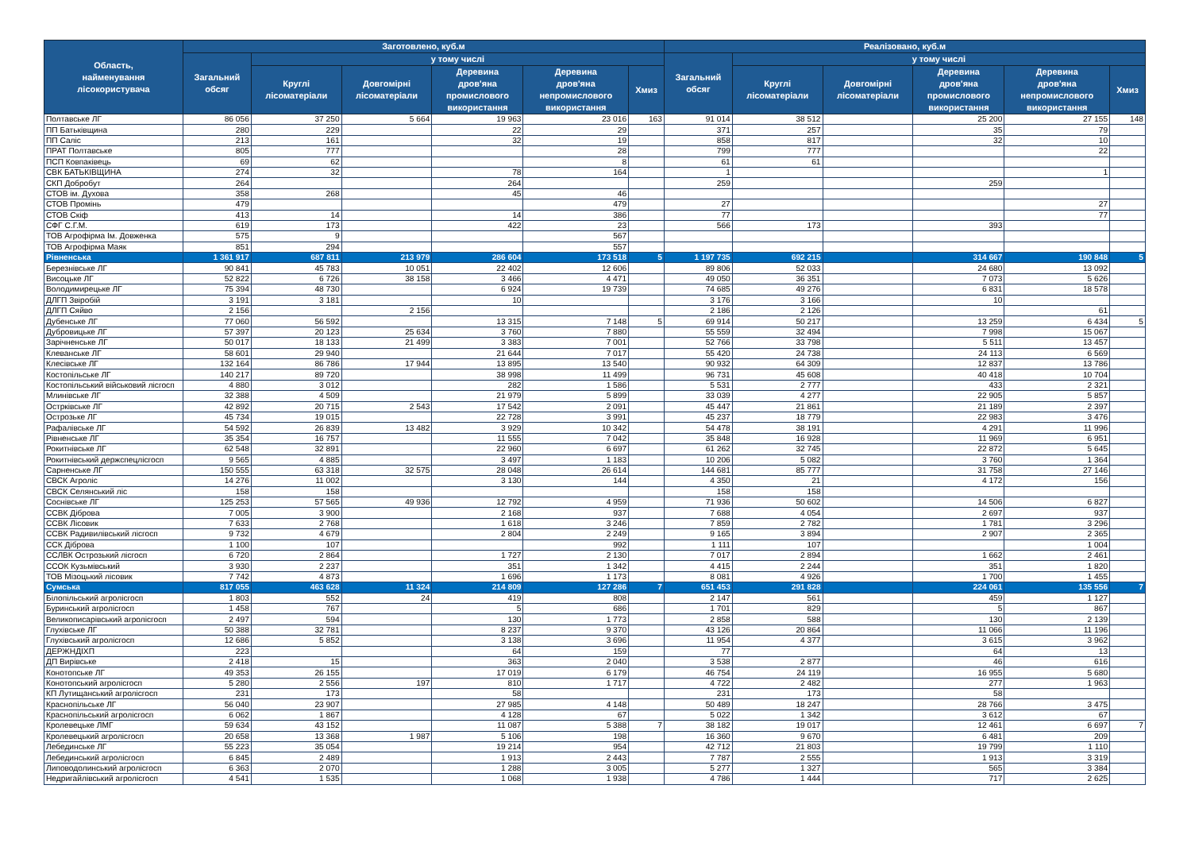| Область, найменування лісокористувача | Заготовлено, куб.м | | | | | | Реалізовано, куб.м | | | | | |
| --- | --- | --- | --- | --- | --- | --- | --- | --- | --- | --- | --- | --- |
| | Загальний обсяг | у тому числі | | | | | Загальний обсяг | у тому числі | | | | |
| | | Круглі лісоматеріали | Довгомірні лісоматеріали | Деревина дров'яна промислового використання | Деревина дров'яна непромислового використання | Хмиз | | Круглі лісоматеріали | Довгомірні лісоматеріали | Деревина дров'яна промислового використання | Деревина дров'яна непромислового використання | Хмиз |
| Полтавське ЛГ | 86 056 | 37 250 | 5 664 | 19 963 | 23 016 | 163 | 91 014 | 38 512 | | 25 200 | 27 155 | 148 |
| ПП Батьківщина | 280 | 229 | | 22 | 29 | | 371 | 257 | | 35 | 79 | |
| ПП Саліс | 213 | 161 | | 32 | 19 | | 858 | 817 | | 32 | 10 | |
| ПРАТ Полтавське | 805 | 777 | | | 28 | | 799 | 777 | | | 22 | |
| ПСП Ковпаківець | 69 | 62 | | | 8 | | 61 | 61 | | | | |
| СВК БАТЬКІВЩИНА | 274 | 32 | | 78 | 164 | | 1 | | | | 1 | |
| СКП Добробут | 264 | | | 264 | | | 259 | | | 259 | | |
| СТОВ ім. Духова | 358 | 268 | | 45 | 46 | | | | | | | |
| СТОВ Промінь | 479 | | | | 479 | | 27 | | | | 27 | |
| СТОВ Скіф | 413 | 14 | | 14 | 386 | | 77 | | | | 77 | |
| СФГ С.Г.М. | 619 | 173 | | 422 | 23 | | 566 | 173 | | 393 | | |
| ТОВ Агрофірма Ім. Довженка | 575 | 9 | | | 567 | | | | | | | |
| ТОВ Агрофірма Маяк | 851 | 294 | | | 557 | | | | | | | |
| Рівненська | 1 361 917 | 687 811 | 213 979 | 286 604 | 173 518 | 5 | 1 197 735 | 692 215 | | 314 667 | 190 848 | 5 |
| Березнівське ЛГ | 90 841 | 45 783 | 10 051 | 22 402 | 12 606 | | 89 806 | 52 033 | | 24 680 | 13 092 | |
| Висоцьке ЛГ | 52 822 | 6 726 | 38 158 | 3 466 | 4 471 | | 49 050 | 36 351 | | 7 073 | 5 626 | |
| Володимирецьке ЛГ | 75 394 | 48 730 | | 6 924 | 19 739 | | 74 685 | 49 276 | | 6 831 | 18 578 | |
| ДЛГП Звіробій | 3 191 | 3 181 | | 10 | | | 3 176 | 3 166 | | 10 | | |
| ДЛГП Сяйво | 2 156 | | 2 156 | | | | 2 186 | 2 126 | | | 61 | |
| Дубенське ЛГ | 77 060 | 56 592 | | 13 315 | 7 148 | 5 | 69 914 | 50 217 | | 13 259 | 6 434 | 5 |
| Дубровицьке ЛГ | 57 397 | 20 123 | 25 634 | 3 760 | 7 880 | | 55 559 | 32 494 | | 7 998 | 15 067 | |
| Зарічненське ЛГ | 50 017 | 18 133 | 21 499 | 3 383 | 7 001 | | 52 766 | 33 798 | | 5 511 | 13 457 | |
| Клеванське ЛГ | 58 601 | 29 940 | | 21 644 | 7 017 | | 55 420 | 24 738 | | 24 113 | 6 569 | |
| Клесівське ЛГ | 132 164 | 86 786 | 17 944 | 13 895 | 13 540 | | 90 932 | 64 309 | | 12 837 | 13 786 | |
| Костопільське ЛГ | 140 217 | 89 720 | | 38 998 | 11 499 | | 96 731 | 45 608 | | 40 418 | 10 704 | |
| Костопільський військовий лісгосп | 4 880 | 3 012 | | 282 | 1 586 | | 5 531 | 2 777 | | 433 | 2 321 | |
| Млинівське ЛГ | 32 388 | 4 509 | | 21 979 | 5 899 | | 33 039 | 4 277 | | 22 905 | 5 857 | |
| Острківське ЛГ | 42 892 | 20 715 | 2 543 | 17 542 | 2 091 | | 45 447 | 21 861 | | 21 189 | 2 397 | |
| Острозьке ЛГ | 45 734 | 19 015 | | 22 728 | 3 991 | | 45 237 | 18 779 | | 22 983 | 3 476 | |
| Рафалівське ЛГ | 54 592 | 26 839 | 13 482 | 3 929 | 10 342 | | 54 478 | 38 191 | | 4 291 | 11 996 | |
| Рівненське ЛГ | 35 354 | 16 757 | | 11 555 | 7 042 | | 35 848 | 16 928 | | 11 969 | 6 951 | |
| Рокитнівське ЛГ | 62 548 | 32 891 | | 22 960 | 6 697 | | 61 262 | 32 745 | | 22 872 | 5 645 | |
| Рокитнівський держспецлісгосп | 9 565 | 4 885 | | 3 497 | 1 183 | | 10 206 | 5 082 | | 3 760 | 1 364 | |
| Сарненське ЛГ | 150 555 | 63 318 | 32 575 | 28 048 | 26 614 | | 144 681 | 85 777 | | 31 758 | 27 146 | |
| СВСК Агроліс | 14 276 | 11 002 | | 3 130 | 144 | | 4 350 | 21 | | 4 172 | 156 | |
| СВСК Селянський ліс | 158 | 158 | | | | | 158 | 158 | | | | |
| Соснівське ЛГ | 125 253 | 57 565 | 49 936 | 12 792 | 4 959 | | 71 936 | 50 602 | | 14 506 | 6 827 | |
| ССВК Діброва | 7 005 | 3 900 | | 2 168 | 937 | | 7 688 | 4 054 | | 2 697 | 937 | |
| ССВК Лісовик | 7 633 | 2 768 | | 1 618 | 3 246 | | 7 859 | 2 782 | | 1 781 | 3 296 | |
| ССВК Радивилівський лісгосп | 9 732 | 4 679 | | 2 804 | 2 249 | | 9 165 | 3 894 | | 2 907 | 2 365 | |
| ССК Діброва | 1 100 | 107 | | | 992 | | 1 111 | 107 | | | 1 004 | |
| ССЛВК Острозький лісгосп | 6 720 | 2 864 | | 1 727 | 2 130 | | 7 017 | 2 894 | | 1 662 | 2 461 | |
| ССОК Кузьмівський | 3 930 | 2 237 | | 351 | 1 342 | | 4 415 | 2 244 | | 351 | 1 820 | |
| ТОВ Мізоцький лісовик | 7 742 | 4 873 | | 1 696 | 1 173 | | 8 081 | 4 926 | | 1 700 | 1 455 | |
| Сумська | 817 055 | 463 628 | 11 324 | 214 809 | 127 286 | 7 | 651 453 | 291 828 | | 224 061 | 135 556 | 7 |
| Білопільський агролісгосп | 1 803 | 552 | 24 | 419 | 808 | | 2 147 | 561 | | 459 | 1 127 | |
| Буринський агролісгосп | 1 458 | 767 | | 5 | 686 | | 1 701 | 829 | | 5 | 867 | |
| Великописарівський агролісгосп | 2 497 | 594 | | 130 | 1 773 | | 2 858 | 588 | | 130 | 2 139 | |
| Глухівське ЛГ | 50 388 | 32 781 | | 8 237 | 9 370 | | 43 126 | 20 864 | | 11 066 | 11 196 | |
| Глухівський агролісгосп | 12 686 | 5 852 | | 3 138 | 3 696 | | 11 954 | 4 377 | | 3 615 | 3 962 | |
| ДЕРЖНДІХП | 223 | | | 64 | 159 | | 77 | | | 64 | 13 | |
| ДП Вирівське | 2 418 | 15 | | 363 | 2 040 | | 3 538 | 2 877 | | 46 | 616 | |
| Конотопське ЛГ | 49 353 | 26 155 | | 17 019 | 6 179 | | 46 754 | 24 119 | | 16 955 | 5 680 | |
| Конотопський агролісгосп | 5 280 | 2 556 | 197 | 810 | 1 717 | | 4 722 | 2 482 | | 277 | 1 963 | |
| КП Лутищанський агролісгосп | 231 | 173 | | 58 | | | 231 | 173 | | 58 | | |
| Краснопільське ЛГ | 56 040 | 23 907 | | 27 985 | 4 148 | | 50 489 | 18 247 | | 28 766 | 3 475 | |
| Краснопільський агролісгосп | 6 062 | 1 867 | | 4 128 | 67 | | 5 022 | 1 342 | | 3 612 | 67 | |
| Кролевецьке ЛМГ | 59 634 | 43 152 | | 11 087 | 5 388 | 7 | 38 182 | 19 017 | | 12 461 | 6 697 | 7 |
| Кролевецький агролісгосп | 20 658 | 13 368 | 1 987 | 5 106 | 198 | | 16 360 | 9 670 | | 6 481 | 209 | |
| Лебединське ЛГ | 55 223 | 35 054 | | 19 214 | 954 | | 42 712 | 21 803 | | 19 799 | 1 110 | |
| Лебединський агролісгосп | 6 845 | 2 489 | | 1 913 | 2 443 | | 7 787 | 2 555 | | 1 913 | 3 319 | |
| Липоводолинський агролісгосп | 6 363 | 2 070 | | 1 288 | 3 005 | | 5 277 | 1 327 | | 565 | 3 384 | |
| Недригайлівський агролісгосп | 4 541 | 1 535 | | 1 068 | 1 938 | | 4 786 | 1 444 | | 717 | 2 625 | |